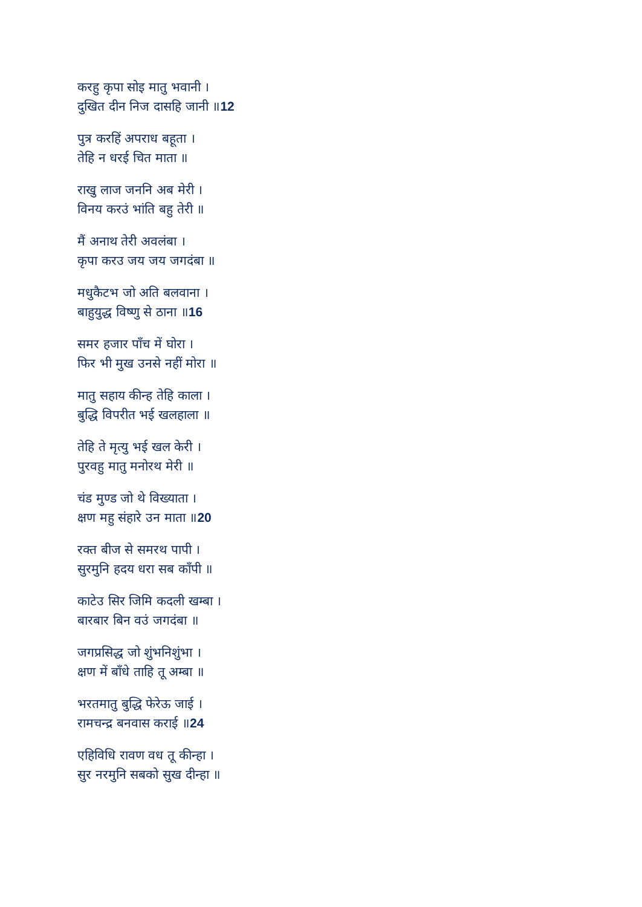करहु कृपा सोइ मातु भवानी ।
दुखित दीन निज दासहि जानी ॥12
पुत्र करहिं अपराध बहूता ।
तेहि न धरई चित माता ॥
राखु लाज जननि अब मेरी ।
विनय करउं भांति बहु तेरी ॥
मैं अनाथ तेरी अवलंबा ।
कृपा करउ जय जय जगदंबा ॥
मधुकैटभ जो अति बलवाना ।
बाहुयुद्ध विष्णु से ठाना ॥16
समर हजार पाँच में घोरा ।
फिर भी मुख उनसे नहीं मोरा ॥
मातु सहाय कीन्ह तेहि काला ।
बुद्धि विपरीत भई खलहाला ॥
तेहि ते मृत्यु भई खल केरी ।
पुरवहु मातु मनोरथ मेरी ॥
चंड मुण्ड जो थे विख्याता ।
क्षण महु संहारे उन माता ॥20
रक्त बीज से समरथ पापी ।
सुरमुनि हदय धरा सब काँपी ॥
काटेउ सिर जिमि कदली खम्बा ।
बारबार बिन वउं जगदंबा ॥
जगप्रसिद्ध जो शुंभनिशुंभा ।
क्षण में बाँधे ताहि तू अम्बा ॥
भरतमातु बुद्धि फेरेऊ जाई ।
रामचन्द्र बनवास कराई ॥24
एहिविधि रावण वध तू कीन्हा ।
सुर नरमुनि सबको सुख दीन्हा ॥